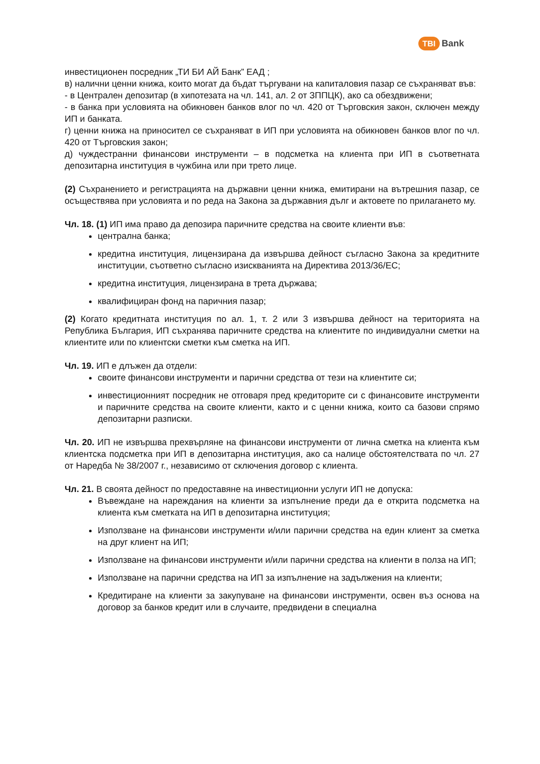TBI Bank
инвестиционен посредник „ТИ БИ АЙ Банк” ЕАД ;
в) налични ценни книжа, които могат да бъдат търгувани на капиталовия пазар се съхраняват във:
- в Централен депозитар (в хипотезата на чл. 141, ал. 2 от ЗППЦК), ако са обездвижени;
- в банка при условията на обикновен банков влог по чл. 420 от Търговския закон, сключен между ИП и банката.
г) ценни книжа на приносител се съхраняват в ИП при условията на обикновен банков влог по чл. 420 от Търговския закон;
д) чуждестранни финансови инструменти – в подсметка на клиента при ИП в съответната депозитарна институция в чужбина или при трето лице.
(2) Съхранението и регистрацията на държавни ценни книжа, емитирани на вътрешния пазар, се осъществява при условията и по реда на Закона за държавния дълг и актовете по прилагането му.
Чл. 18. (1) ИП има право да депозира паричните средства на своите клиенти във:
централна банка;
кредитна институция, лицензирана да извършва дейност съгласно Закона за кредитните институции, съответно съгласно изискванията на Директива 2013/36/ЕС;
кредитна институция, лицензирана в трета държава;
квалифициран фонд на паричния пазар;
(2) Когато кредитната институция по ал. 1, т. 2 или 3 извършва дейност на територията на Република България, ИП съхранява паричните средства на клиентите по индивидуални сметки на клиентите или по клиентски сметки към сметка на ИП.
Чл. 19. ИП е длъжен да отдели:
своите финансови инструменти и парични средства от тези на клиентите си;
инвестиционният посредник не отговаря пред кредиторите си с финансовите инструменти и паричните средства на своите клиенти, както и с ценни книжа, които са базови спрямо депозитарни разписки.
Чл. 20. ИП не извършва прехвърляне на финансови инструменти от лична сметка на клиента към клиентска подсметка при ИП в депозитарна институция, ако са налице обстоятелствата по чл. 27 от Наредба № 38/2007 г., независимо от сключения договор с клиента.
Чл. 21. В своята дейност по предоставяне на инвестиционни услуги ИП не допуска:
Въвеждане на нареждания на клиенти за изпълнение преди да е открита подсметка на клиента към сметката на ИП в депозитарна институция;
Използване на финансови инструменти и/или парични средства на един клиент за сметка на друг клиент на ИП;
Използване на финансови инструменти и/или парични средства на клиенти в полза на ИП;
Използване на парични средства на ИП за изпълнение на задължения на клиенти;
Кредитиране на клиенти за закупуване на финансови инструменти, освен въз основа на договор за банков кредит или в случаите, предвидени в специална